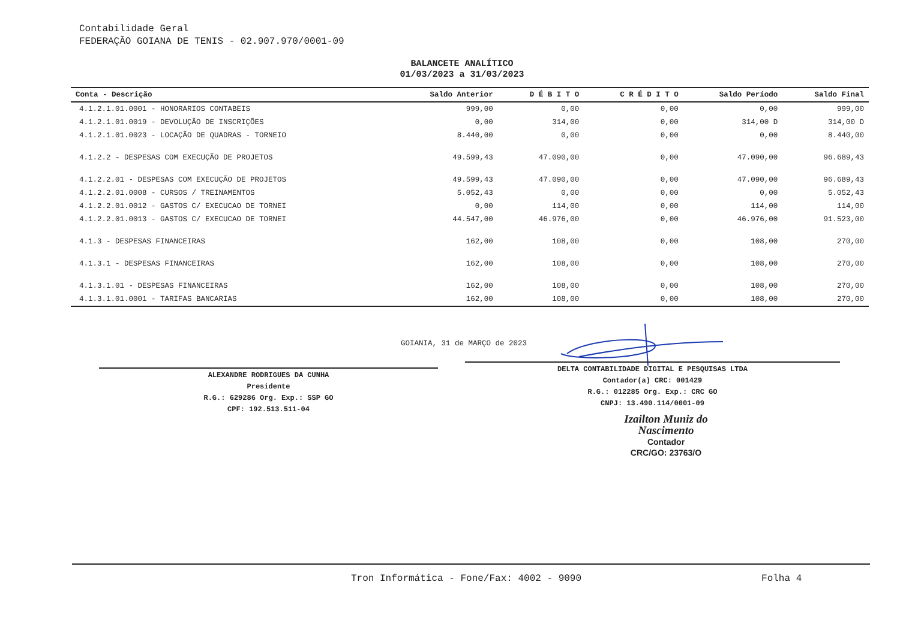Contabilidade Geral
FEDERAÇÃO GOIANA DE TENIS - 02.907.970/0001-09
BALANCETE ANALÍTICO
01/03/2023 a 31/03/2023
| Conta - Descrição | Saldo Anterior | D É B I T O | C R É D I T O | Saldo Período | Saldo Final |
| --- | --- | --- | --- | --- | --- |
| 4.1.2.1.01.0001 - HONORARIOS CONTABEIS | 999,00 | 0,00 | 0,00 | 0,00 | 999,00 |
| 4.1.2.1.01.0019 - DEVOLUÇÃO DE INSCRIÇÕES | 0,00 | 314,00 | 0,00 | 314,00 D | 314,00 D |
| 4.1.2.1.01.0023 - LOCAÇÃO DE QUADRAS - TORNEIO | 8.440,00 | 0,00 | 0,00 | 0,00 | 8.440,00 |
| 4.1.2.2 - DESPESAS COM EXECUÇÃO DE PROJETOS | 49.599,43 | 47.090,00 | 0,00 | 47.090,00 | 96.689,43 |
| 4.1.2.2.01 - DESPESAS COM EXECUÇÃO DE PROJETOS | 49.599,43 | 47.090,00 | 0,00 | 47.090,00 | 96.689,43 |
| 4.1.2.2.01.0008 - CURSOS / TREINAMENTOS | 5.052,43 | 0,00 | 0,00 | 0,00 | 5.052,43 |
| 4.1.2.2.01.0012 - GASTOS C/ EXECUCAO DE TORNEI | 0,00 | 114,00 | 0,00 | 114,00 | 114,00 |
| 4.1.2.2.01.0013 - GASTOS C/ EXECUCAO DE TORNEI | 44.547,00 | 46.976,00 | 0,00 | 46.976,00 | 91.523,00 |
| 4.1.3 - DESPESAS FINANCEIRAS | 162,00 | 108,00 | 0,00 | 108,00 | 270,00 |
| 4.1.3.1 - DESPESAS FINANCEIRAS | 162,00 | 108,00 | 0,00 | 108,00 | 270,00 |
| 4.1.3.1.01 - DESPESAS FINANCEIRAS | 162,00 | 108,00 | 0,00 | 108,00 | 270,00 |
| 4.1.3.1.01.0001 - TARIFAS BANCARIAS | 162,00 | 108,00 | 0,00 | 108,00 | 270,00 |
GOIANIA, 31 de MARÇO de 2023
ALEXANDRE RODRIGUES DA CUNHA
Presidente
R.G.: 629286 Org. Exp.: SSP GO
CPF: 192.513.511-04
DELTA CONTABILIDADE DIGITAL E PESQUISAS LTDA
Contador(a) CRC: 001429
R.G.: 012285 Org. Exp.: CRC GO
CNPJ: 13.490.114/0001-09
Izailton Muniz do Nascimento
Contador
CRC/GO: 23763/O
Tron Informática - Fone/Fax: 4002 - 9090 Folha 4